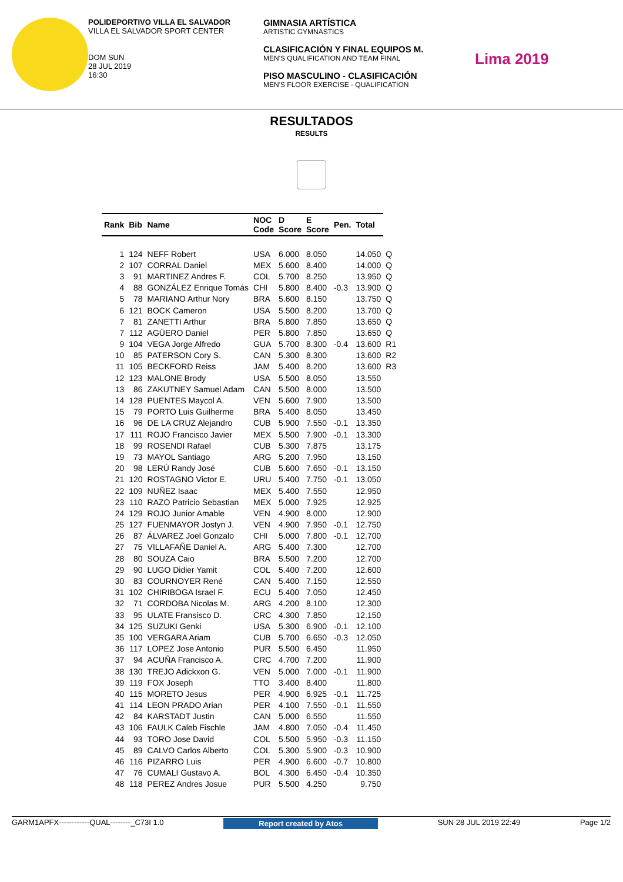POLIDEPORTIVO VILLA EL SALVADOR
VILLA EL SALVADOR SPORT CENTER
DOM SUN
28 JUL 2019
16:30
GIMNASIA ARTÍSTICA
ARTISTIC GYMNASTICS
CLASIFICACIÓN Y FINAL EQUIPOS M.
MEN'S QUALIFICATION AND TEAM FINAL
PISO MASCULINO - CLASIFICACIÓN
MEN'S FLOOR EXERCISE - QUALIFICATION
Lima 2019
RESULTADOS
RESULTS
| Rank | Bib | Name | NOC Code | D Score | E Score | Pen. | Total | |
| --- | --- | --- | --- | --- | --- | --- | --- | --- |
| 1 | 124 | NEFF Robert | USA | 6.000 | 8.050 | | 14.050 | Q |
| 2 | 107 | CORRAL Daniel | MEX | 5.600 | 8.400 | | 14.000 | Q |
| 3 | 91 | MARTINEZ Andres F. | COL | 5.700 | 8.250 | | 13.950 | Q |
| 4 | 88 | GONZÁLEZ Enrique Tomás | CHI | 5.800 | 8.400 | -0.3 | 13.900 | Q |
| 5 | 78 | MARIANO Arthur Nory | BRA | 5.600 | 8.150 | | 13.750 | Q |
| 6 | 121 | BOCK Cameron | USA | 5.500 | 8.200 | | 13.700 | Q |
| 7 | 81 | ZANETTI Arthur | BRA | 5.800 | 7.850 | | 13.650 | Q |
| 7 | 112 | AGÜERO Daniel | PER | 5.800 | 7.850 | | 13.650 | Q |
| 9 | 104 | VEGA Jorge Alfredo | GUA | 5.700 | 8.300 | -0.4 | 13.600 | R1 |
| 10 | 85 | PATERSON Cory S. | CAN | 5.300 | 8.300 | | 13.600 | R2 |
| 11 | 105 | BECKFORD Reiss | JAM | 5.400 | 8.200 | | 13.600 | R3 |
| 12 | 123 | MALONE Brody | USA | 5.500 | 8.050 | | 13.550 | |
| 13 | 86 | ZAKUTNEY Samuel Adam | CAN | 5.500 | 8.000 | | 13.500 | |
| 14 | 128 | PUENTES Maycol A. | VEN | 5.600 | 7.900 | | 13.500 | |
| 15 | 79 | PORTO Luis Guilherme | BRA | 5.400 | 8.050 | | 13.450 | |
| 16 | 96 | DE LA CRUZ Alejandro | CUB | 5.900 | 7.550 | -0.1 | 13.350 | |
| 17 | 111 | ROJO Francisco Javier | MEX | 5.500 | 7.900 | -0.1 | 13.300 | |
| 18 | 99 | ROSENDI Rafael | CUB | 5.300 | 7.875 | | 13.175 | |
| 19 | 73 | MAYOL Santiago | ARG | 5.200 | 7.950 | | 13.150 | |
| 20 | 98 | LERÚ Randy José | CUB | 5.600 | 7.650 | -0.1 | 13.150 | |
| 21 | 120 | ROSTAGNO Victor E. | URU | 5.400 | 7.750 | -0.1 | 13.050 | |
| 22 | 109 | NUÑEZ Isaac | MEX | 5.400 | 7.550 | | 12.950 | |
| 23 | 110 | RAZO Patricio Sebastian | MEX | 5.000 | 7.925 | | 12.925 | |
| 24 | 129 | ROJO Junior Amable | VEN | 4.900 | 8.000 | | 12.900 | |
| 25 | 127 | FUENMAYOR Jostyn J. | VEN | 4.900 | 7.950 | -0.1 | 12.750 | |
| 26 | 87 | ÁLVAREZ Joel Gonzalo | CHI | 5.000 | 7.800 | -0.1 | 12.700 | |
| 27 | 75 | VILLAFAÑE Daniel A. | ARG | 5.400 | 7.300 | | 12.700 | |
| 28 | 80 | SOUZA Caio | BRA | 5.500 | 7.200 | | 12.700 | |
| 29 | 90 | LUGO Didier Yamit | COL | 5.400 | 7.200 | | 12.600 | |
| 30 | 83 | COURNOYER René | CAN | 5.400 | 7.150 | | 12.550 | |
| 31 | 102 | CHIRIBOGA Israel F. | ECU | 5.400 | 7.050 | | 12.450 | |
| 32 | 71 | CORDOBA Nicolas M. | ARG | 4.200 | 8.100 | | 12.300 | |
| 33 | 95 | ULATE Fransisco D. | CRC | 4.300 | 7.850 | | 12.150 | |
| 34 | 125 | SUZUKI Genki | USA | 5.300 | 6.900 | -0.1 | 12.100 | |
| 35 | 100 | VERGARA Ariam | CUB | 5.700 | 6.650 | -0.3 | 12.050 | |
| 36 | 117 | LOPEZ Jose Antonio | PUR | 5.500 | 6.450 | | 11.950 | |
| 37 | 94 | ACUÑA Francisco A. | CRC | 4.700 | 7.200 | | 11.900 | |
| 38 | 130 | TREJO Adickxon G. | VEN | 5.000 | 7.000 | -0.1 | 11.900 | |
| 39 | 119 | FOX Joseph | TTO | 3.400 | 8.400 | | 11.800 | |
| 40 | 115 | MORETO Jesus | PER | 4.900 | 6.925 | -0.1 | 11.725 | |
| 41 | 114 | LEON PRADO Arian | PER | 4.100 | 7.550 | -0.1 | 11.550 | |
| 42 | 84 | KARSTADT Justin | CAN | 5.000 | 6.550 | | 11.550 | |
| 43 | 106 | FAULK Caleb Fischle | JAM | 4.800 | 7.050 | -0.4 | 11.450 | |
| 44 | 93 | TORO Jose David | COL | 5.500 | 5.950 | -0.3 | 11.150 | |
| 45 | 89 | CALVO Carlos Alberto | COL | 5.300 | 5.900 | -0.3 | 10.900 | |
| 46 | 116 | PIZARRO Luis | PER | 4.900 | 6.600 | -0.7 | 10.800 | |
| 47 | 76 | CUMALI Gustavo A. | BOL | 4.300 | 6.450 | -0.4 | 10.350 | |
| 48 | 118 | PEREZ Andres Josue | PUR | 5.500 | 4.250 | | 9.750 | |
GARM1APFX------------QUAL--------_C73I 1.0 Report created by Atos SUN 28 JUL 2019 22:49 Page 1/2